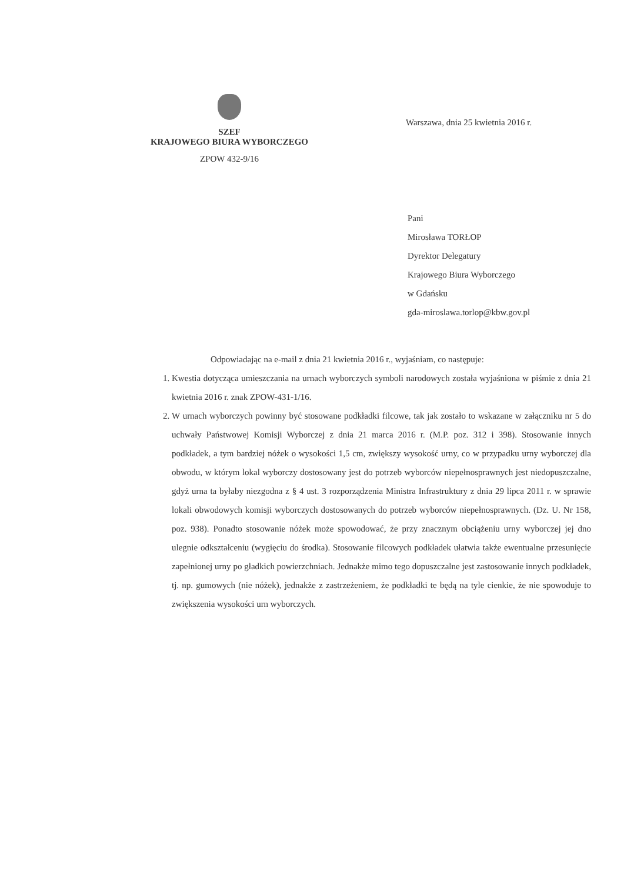SZEF
KRAJOWEGO BIURA WYBORCZEGO
ZPOW 432-9/16
Warszawa, dnia 25 kwietnia 2016 r.
Pani
Mirosława TORŁOP
Dyrektor Delegatury
Krajowego Biura Wyborczego
w Gdańsku
gda-miroslawa.torlop@kbw.gov.pl
Odpowiadając na e-mail z dnia 21 kwietnia 2016 r., wyjaśniam, co następuje:
1. Kwestia dotycząca umieszczania na urnach wyborczych symboli narodowych została wyjaśniona w piśmie z dnia 21 kwietnia 2016 r. znak ZPOW-431-1/16.
2. W urnach wyborczych powinny być stosowane podkładki filcowe, tak jak zostało to wskazane w załączniku nr 5 do uchwały Państwowej Komisji Wyborczej z dnia 21 marca 2016 r. (M.P. poz. 312 i 398). Stosowanie innych podkładek, a tym bardziej nóżek o wysokości 1,5 cm, zwiększy wysokość urny, co w przypadku urny wyborczej dla obwodu, w którym lokal wyborczy dostosowany jest do potrzeb wyborców niepełnosprawnych jest niedopuszczalne, gdyż urna ta byłaby niezgodna z § 4 ust. 3 rozporządzenia Ministra Infrastruktury z dnia 29 lipca 2011 r. w sprawie lokali obwodowych komisji wyborczych dostosowanych do potrzeb wyborców niepełnosprawnych. (Dz. U. Nr 158, poz. 938). Ponadto stosowanie nóżek może spowodować, że przy znacznym obciążeniu urny wyborczej jej dno ulegnie odkształceniu (wygięciu do środka). Stosowanie filcowych podkładek ułatwia także ewentualne przesunięcie zapełnionej urny po gładkich powierzchniach. Jednakże mimo tego dopuszczalne jest zastosowanie innych podkładek, tj. np. gumowych (nie nóżek), jednakże z zastrzeżeniem, że podkładki te będą na tyle cienkie, że nie spowoduje to zwiększenia wysokości urn wyborczych.